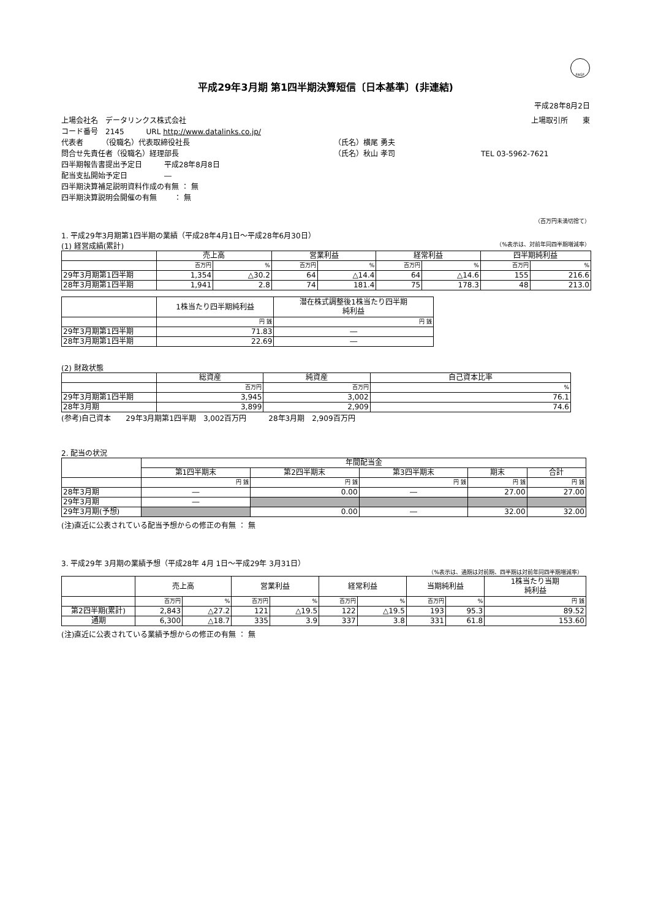FASF
平成29年3月期 第1四半期決算短信〔日本基準〕(非連結)
平成28年8月2日
上場会社名　データリンクス株式会社 上場取引所　　東
コード番号　2145　　　URL http://www.datalinks.co.jp/
代表者　　　（役職名）代表取締役社長 （氏名）横尾 勇夫
問合せ先責任者（役職名）経理部長 （氏名）秋山 孝司 TEL 03-5962-7621
四半期報告書提出予定日　　　平成28年8月8日
配当支払開始予定日　　　　　―
四半期決算補足説明資料作成の有無 ： 無
四半期決算説明会開催の有無　　 ： 無
（百万円未満切捨て）
1. 平成29年3月期第1四半期の業績（平成28年4月1日～平成28年6月30日）
(1) 経営成績(累計) （%表示は、対前年同四半期増減率）
| | 売上高 | | 営業利益 | | 経常利益 | | 四半期純利益 | |
| --- | --- | --- | --- | --- | --- | --- | --- | --- |
| | 百万円 | % | 百万円 | % | 百万円 | % | 百万円 | % |
| 29年3月期第1四半期 | 1,354 | △30.2 | 64 | △14.4 | 64 | △14.6 | 155 | 216.6 |
| 28年3月期第1四半期 | 1,941 | 2.8 | 74 | 181.4 | 75 | 178.3 | 48 | 213.0 |
| | 1株当たり四半期純利益 | 潜在株式調整後1株当たり四半期 純利益 |
| --- | --- | --- |
| | 円 銭 | 円 銭 |
| 29年3月期第1四半期 | 71.83 | ― |
| 28年3月期第1四半期 | 22.69 | ― |
(2) 財政状態
| | 総資産 | 純資産 | 自己資本比率 |
| --- | --- | --- | --- |
| | 百万円 | 百万円 | % |
| 29年3月期第1四半期 | 3,945 | 3,002 | 76.1 |
| 28年3月期 | 3,899 | 2,909 | 74.6 |
(参考)自己資本　　29年3月期第1四半期　3,002百万円　　　28年3月期　2,909百万円
2. 配当の状況
| | 年間配当金 | | | | |
| --- | --- | --- | --- | --- | --- |
| | 第1四半期末 | 第2四半期末 | 第3四半期末 | 期末 | 合計 |
| | 円 銭 | 円 銭 | 円 銭 | 円 銭 | 円 銭 |
| 28年3月期 | ― | 0.00 | ― | 27.00 | 27.00 |
| 29年3月期 | ― | | | | |
| 29年3月期(予想) | | 0.00 | ― | 32.00 | 32.00 |
(注)直近に公表されている配当予想からの修正の有無 ： 無
3. 平成29年 3月期の業績予想（平成28年 4月 1日～平成29年 3月31日）
（%表示は、通期は対前期、四半期は対前年同四半期増減率）
| | 売上高 | | 営業利益 | | 経常利益 | | 当期純利益 | | 1株当たり当期 純利益 |
| --- | --- | --- | --- | --- | --- | --- | --- | --- | --- |
| | 百万円 | % | 百万円 | % | 百万円 | % | 百万円 | % | 円 銭 |
| 第2四半期(累計) | 2,843 | △27.2 | 121 | △19.5 | 122 | △19.5 | 193 | 95.3 | 89.52 |
| 通期 | 6,300 | △18.7 | 335 | 3.9 | 337 | 3.8 | 331 | 61.8 | 153.60 |
(注)直近に公表されている業績予想からの修正の有無 ： 無